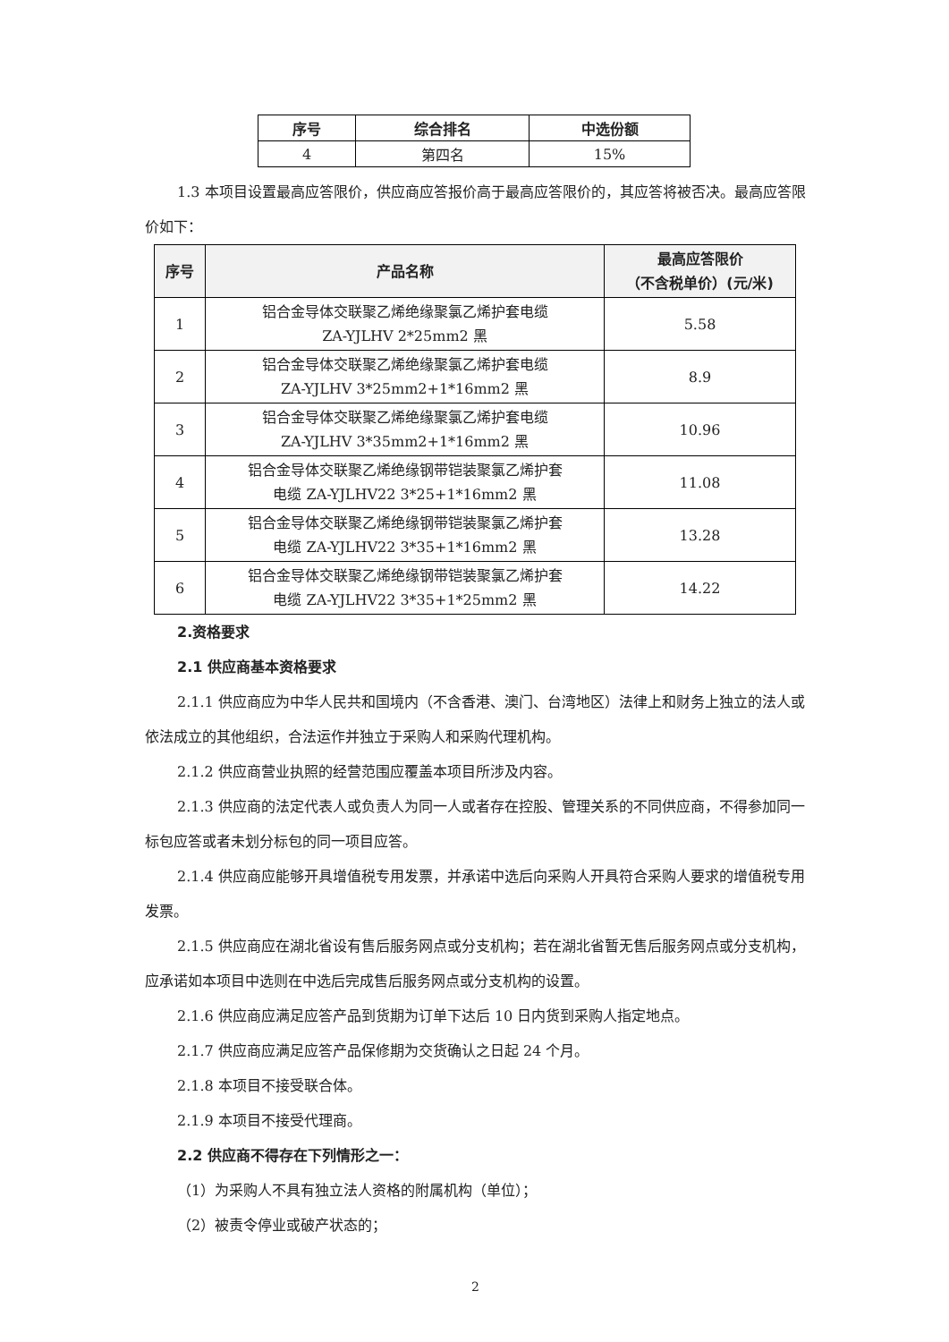| 序号 | 综合排名 | 中选份额 |
| --- | --- | --- |
| 4 | 第四名 | 15% |
1.3 本项目设置最高应答限价，供应商应答报价高于最高应答限价的，其应答将被否决。最高应答限价如下：
| 序号 | 产品名称 | 最高应答限价 （不含税单价）(元/米) |
| --- | --- | --- |
| 1 | 铝合金导体交联聚乙烯绝缘聚氯乙烯护套电缆 ZA-YJLHV 2*25mm2 黑 | 5.58 |
| 2 | 铝合金导体交联聚乙烯绝缘聚氯乙烯护套电缆 ZA-YJLHV 3*25mm2+1*16mm2 黑 | 8.9 |
| 3 | 铝合金导体交联聚乙烯绝缘聚氯乙烯护套电缆 ZA-YJLHV 3*35mm2+1*16mm2 黑 | 10.96 |
| 4 | 铝合金导体交联聚乙烯绝缘钢带铠装聚氯乙烯护套 电缆 ZA-YJLHV22 3*25+1*16mm2 黑 | 11.08 |
| 5 | 铝合金导体交联聚乙烯绝缘钢带铠装聚氯乙烯护套 电缆 ZA-YJLHV22 3*35+1*16mm2 黑 | 13.28 |
| 6 | 铝合金导体交联聚乙烯绝缘钢带铠装聚氯乙烯护套 电缆 ZA-YJLHV22 3*35+1*25mm2 黑 | 14.22 |
2.资格要求
2.1 供应商基本资格要求
2.1.1 供应商应为中华人民共和国境内（不含香港、澳门、台湾地区）法律上和财务上独立的法人或依法成立的其他组织，合法运作并独立于采购人和采购代理机构。
2.1.2 供应商营业执照的经营范围应覆盖本项目所涉及内容。
2.1.3 供应商的法定代表人或负责人为同一人或者存在控股、管理关系的不同供应商，不得参加同一标包应答或者未划分标包的同一项目应答。
2.1.4 供应商应能够开具增值税专用发票，并承诺中选后向采购人开具符合采购人要求的增值税专用发票。
2.1.5 供应商应在湖北省设有售后服务网点或分支机构；若在湖北省暂无售后服务网点或分支机构，应承诺如本项目中选则在中选后完成售后服务网点或分支机构的设置。
2.1.6 供应商应满足应答产品到货期为订单下达后 10 日内货到采购人指定地点。
2.1.7 供应商应满足应答产品保修期为交货确认之日起 24 个月。
2.1.8 本项目不接受联合体。
2.1.9 本项目不接受代理商。
2.2 供应商不得存在下列情形之一：
（1）为采购人不具有独立法人资格的附属机构（单位）；
（2）被责令停业或破产状态的；
2